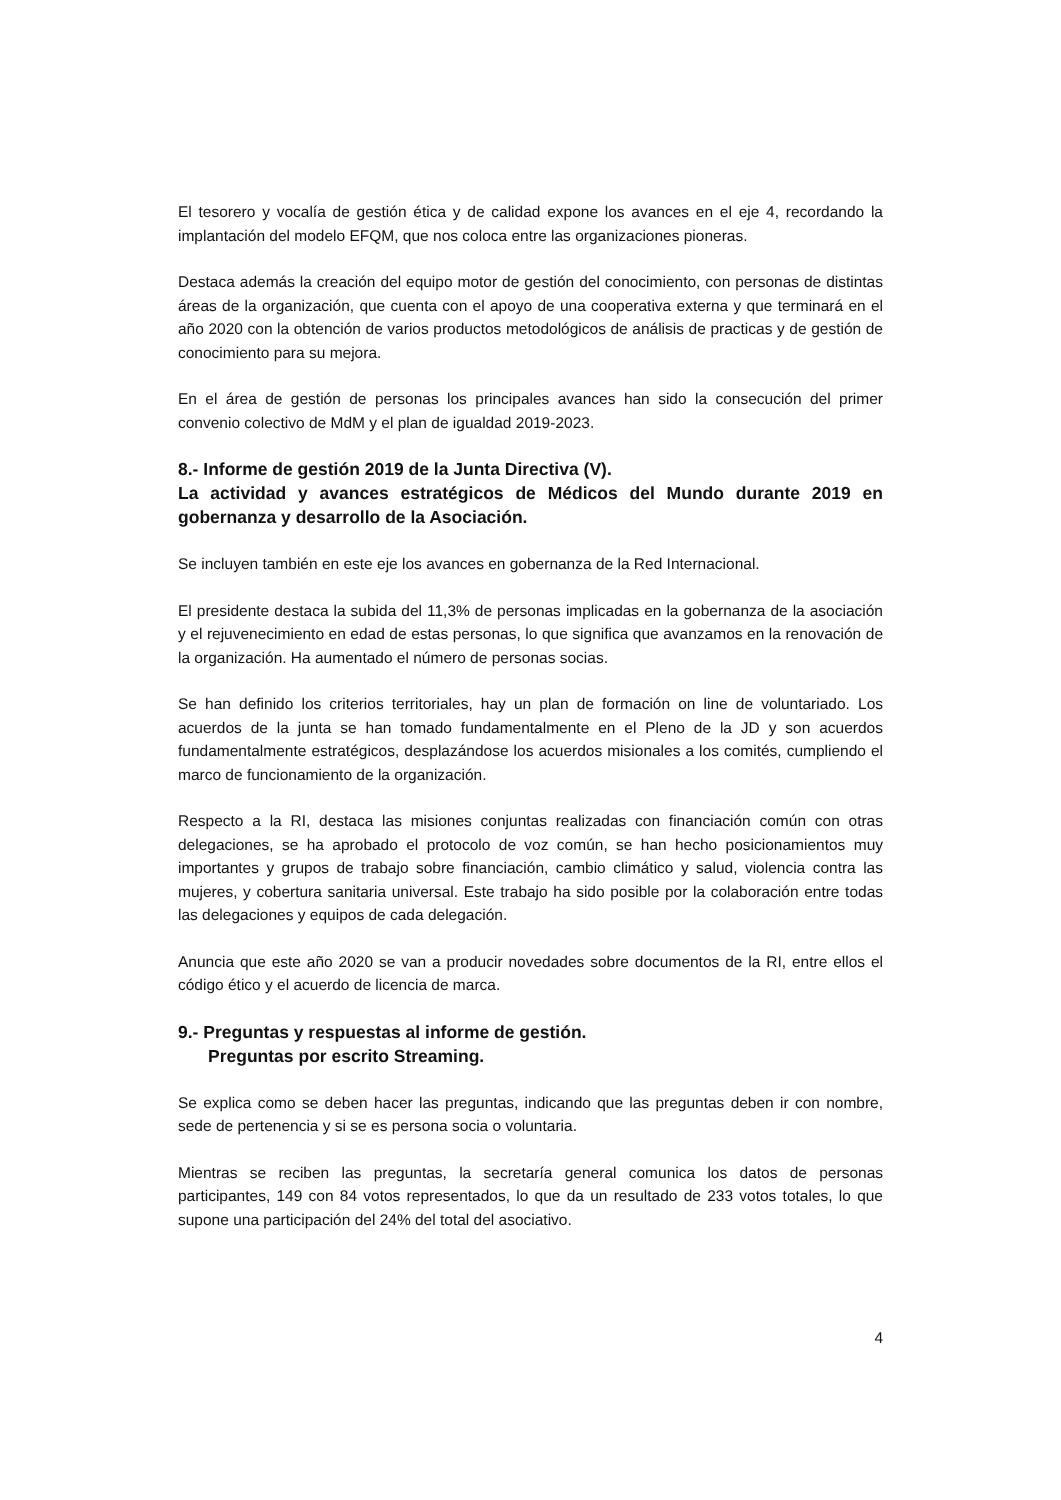El tesorero y vocalía de gestión ética y de calidad expone los avances en el eje 4, recordando la implantación del modelo EFQM, que nos coloca entre las organizaciones pioneras.
Destaca además la creación del equipo motor de gestión del conocimiento, con personas de distintas áreas de la organización, que cuenta con el apoyo de una cooperativa externa y que terminará en el año 2020 con la obtención de varios productos metodológicos de análisis de practicas y de gestión de conocimiento para su mejora.
En el área de gestión de personas los principales avances han sido la consecución del primer convenio colectivo de MdM y el plan de igualdad 2019-2023.
8.- Informe de gestión 2019 de la Junta Directiva (V).
La actividad y avances estratégicos de Médicos del Mundo durante 2019 en gobernanza y desarrollo de la Asociación.
Se incluyen también en este eje los avances en gobernanza de la Red Internacional.
El presidente destaca la subida del 11,3% de personas implicadas en la gobernanza de la asociación y el rejuvenecimiento en edad de estas personas, lo que significa que avanzamos en la renovación de la organización. Ha aumentado el número de personas socias.
Se han definido los criterios territoriales, hay un plan de formación on line de voluntariado. Los acuerdos de la junta se han tomado fundamentalmente en el Pleno de la JD y son acuerdos fundamentalmente estratégicos, desplazándose los acuerdos misionales a los comités, cumpliendo el marco de funcionamiento de la organización.
Respecto a la RI, destaca las misiones conjuntas realizadas con financiación común con otras delegaciones, se ha aprobado el protocolo de voz común, se han hecho posicionamientos muy importantes y grupos de trabajo sobre financiación, cambio climático y salud, violencia contra las mujeres, y cobertura sanitaria universal. Este trabajo ha sido posible por la colaboración entre todas las delegaciones y equipos de cada delegación.
Anuncia que este año 2020 se van a producir novedades sobre documentos de la RI, entre ellos el código ético y el acuerdo de licencia de marca.
9.- Preguntas y respuestas al informe de gestión.
Preguntas por escrito Streaming.
Se explica como se deben hacer las preguntas, indicando que las preguntas deben ir con nombre, sede de pertenencia y si se es persona socia o voluntaria.
Mientras se reciben las preguntas, la secretaría general comunica los datos de personas participantes, 149 con 84 votos representados, lo que da un resultado de 233 votos totales, lo que supone una participación del 24% del total del asociativo.
4